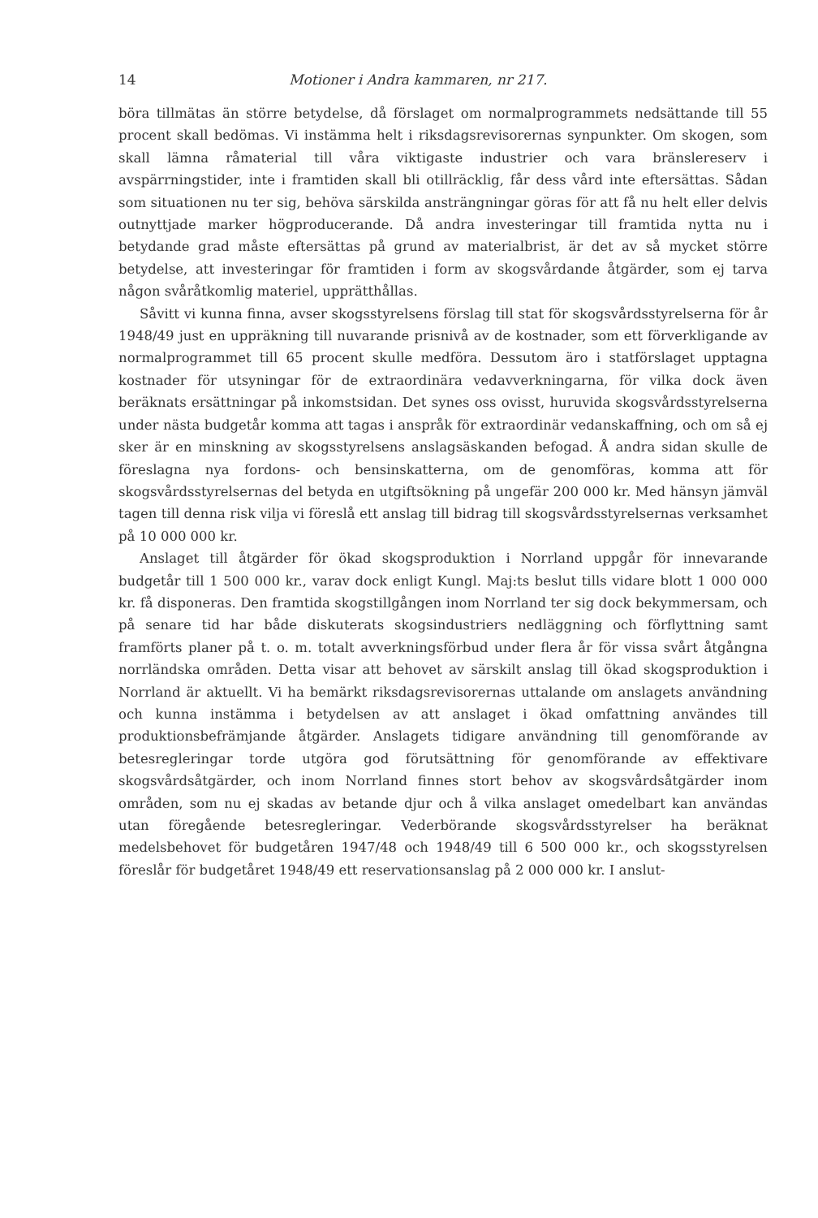14 Motioner i Andra kammaren, nr 217.
böra tillmätas än större betydelse, då förslaget om normalprogrammets nedsättande till 55 procent skall bedömas. Vi instämma helt i riksdagsrevisorernas synpunkter. Om skogen, som skall lämna råmaterial till våra viktigaste industrier och vara bränslereserv i avspärrningstider, inte i framtiden skall bli otillräcklig, får dess vård inte eftersättas. Sådan som situationen nu ter sig, behöva särskilda ansträngningar göras för att få nu helt eller delvis outnyttjade marker högproducerande. Då andra investeringar till framtida nytta nu i betydande grad måste eftersättas på grund av materialbrist, är det av så mycket större betydelse, att investeringar för framtiden i form av skogsvårdande åtgärder, som ej tarva någon svåråtkomlig materiel, upprätthållas.
Såvitt vi kunna finna, avser skogsstyrelsens förslag till stat för skogsvårdsstyrelserna för år 1948/49 just en uppräkning till nuvarande prisnivå av de kostnader, som ett förverkligande av normalprogrammet till 65 procent skulle medföra. Dessutom äro i statförslaget upptagna kostnader för utsyningar för de extraordinära vedavverkningarna, för vilka dock även beräknats ersättningar på inkomstsidan. Det synes oss ovisst, huruvida skogsvårdsstyrelserna under nästa budgetår komma att tagas i anspråk för extraordinär vedanskaffning, och om så ej sker är en minskning av skogsstyrelsens anslagsäskanden befogad. Å andra sidan skulle de föreslagna nya fordons- och bensinskatterna, om de genomföras, komma att för skogsvårdsstyrelsernas del betyda en utgiftsökning på ungefär 200 000 kr. Med hänsyn jämväl tagen till denna risk vilja vi föreslå ett anslag till bidrag till skogsvårdsstyrelsernas verksamhet på 10 000 000 kr.
Anslaget till åtgärder för ökad skogsproduktion i Norrland uppgår för innevarande budgetår till 1 500 000 kr., varav dock enligt Kungl. Maj:ts beslut tills vidare blott 1 000 000 kr. få disponeras. Den framtida skogstillgången inom Norrland ter sig dock bekymmersam, och på senare tid har både diskuterats skogsindustriers nedläggning och förflyttning samt framförts planer på t. o. m. totalt avverkningsförbud under flera år för vissa svårt åtgångna norrländska områden. Detta visar att behovet av särskilt anslag till ökad skogsproduktion i Norrland är aktuellt. Vi ha bemärkt riksdagsrevisorernas uttalande om anslagets användning och kunna instämma i betydelsen av att anslaget i ökad omfattning användes till produktionsbefrämjande åtgärder. Anslagets tidigare användning till genomförande av betesregleringar torde utgöra god förutsättning för genomförande av effektivare skogsvårdsåtgärder, och inom Norrland finnes stort behov av skogsvårdsåtgärder inom områden, som nu ej skadas av betande djur och å vilka anslaget omedelbart kan användas utan föregående betesregleringar. Vederbörande skogsvårdsstyrelser ha beräknat medelsbehovet för budgetåren 1947/48 och 1948/49 till 6 500 000 kr., och skogsstyrelsen föreslår för budgetåret 1948/49 ett reservationsanslag på 2 000 000 kr. I anslut-